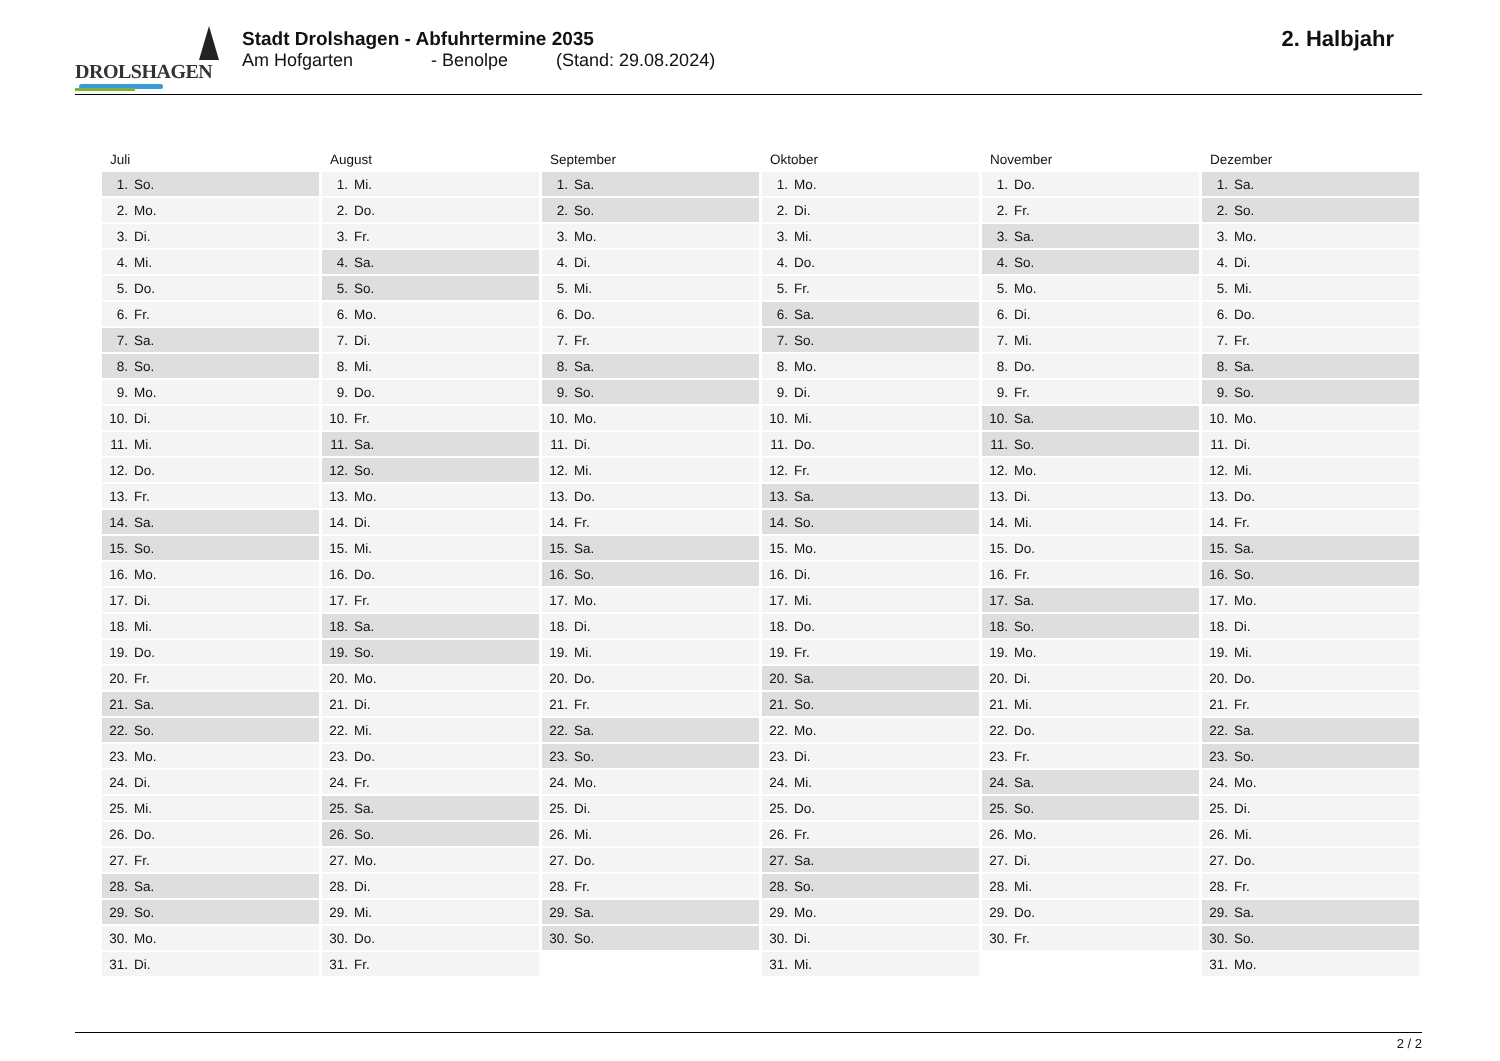DROLSHAGEN
Stadt Drolshagen - Abfuhrtermine 2035
Am Hofgarten - Benolpe (Stand: 29.08.2024)
2. Halbjahr
Juli
| 1. | So. |
| 2. | Mo. |
| 3. | Di. |
| 4. | Mi. |
| 5. | Do. |
| 6. | Fr. |
| 7. | Sa. |
| 8. | So. |
| 9. | Mo. |
| 10. | Di. |
| 11. | Mi. |
| 12. | Do. |
| 13. | Fr. |
| 14. | Sa. |
| 15. | So. |
| 16. | Mo. |
| 17. | Di. |
| 18. | Mi. |
| 19. | Do. |
| 20. | Fr. |
| 21. | Sa. |
| 22. | So. |
| 23. | Mo. |
| 24. | Di. |
| 25. | Mi. |
| 26. | Do. |
| 27. | Fr. |
| 28. | Sa. |
| 29. | So. |
| 30. | Mo. |
| 31. | Di. |
August
| 1. | Mi. |
| 2. | Do. |
| 3. | Fr. |
| 4. | Sa. |
| 5. | So. |
| 6. | Mo. |
| 7. | Di. |
| 8. | Mi. |
| 9. | Do. |
| 10. | Fr. |
| 11. | Sa. |
| 12. | So. |
| 13. | Mo. |
| 14. | Di. |
| 15. | Mi. |
| 16. | Do. |
| 17. | Fr. |
| 18. | Sa. |
| 19. | So. |
| 20. | Mo. |
| 21. | Di. |
| 22. | Mi. |
| 23. | Do. |
| 24. | Fr. |
| 25. | Sa. |
| 26. | So. |
| 27. | Mo. |
| 28. | Di. |
| 29. | Mi. |
| 30. | Do. |
| 31. | Fr. |
September
| 1. | Sa. |
| 2. | So. |
| 3. | Mo. |
| 4. | Di. |
| 5. | Mi. |
| 6. | Do. |
| 7. | Fr. |
| 8. | Sa. |
| 9. | So. |
| 10. | Mo. |
| 11. | Di. |
| 12. | Mi. |
| 13. | Do. |
| 14. | Fr. |
| 15. | Sa. |
| 16. | So. |
| 17. | Mo. |
| 18. | Di. |
| 19. | Mi. |
| 20. | Do. |
| 21. | Fr. |
| 22. | Sa. |
| 23. | So. |
| 24. | Mo. |
| 25. | Di. |
| 26. | Mi. |
| 27. | Do. |
| 28. | Fr. |
| 29. | Sa. |
| 30. | So. |
Oktober
| 1. | Mo. |
| 2. | Di. |
| 3. | Mi. |
| 4. | Do. |
| 5. | Fr. |
| 6. | Sa. |
| 7. | So. |
| 8. | Mo. |
| 9. | Di. |
| 10. | Mi. |
| 11. | Do. |
| 12. | Fr. |
| 13. | Sa. |
| 14. | So. |
| 15. | Mo. |
| 16. | Di. |
| 17. | Mi. |
| 18. | Do. |
| 19. | Fr. |
| 20. | Sa. |
| 21. | So. |
| 22. | Mo. |
| 23. | Di. |
| 24. | Mi. |
| 25. | Do. |
| 26. | Fr. |
| 27. | Sa. |
| 28. | So. |
| 29. | Mo. |
| 30. | Di. |
| 31. | Mi. |
November
| 1. | Do. |
| 2. | Fr. |
| 3. | Sa. |
| 4. | So. |
| 5. | Mo. |
| 6. | Di. |
| 7. | Mi. |
| 8. | Do. |
| 9. | Fr. |
| 10. | Sa. |
| 11. | So. |
| 12. | Mo. |
| 13. | Di. |
| 14. | Mi. |
| 15. | Do. |
| 16. | Fr. |
| 17. | Sa. |
| 18. | So. |
| 19. | Mo. |
| 20. | Di. |
| 21. | Mi. |
| 22. | Do. |
| 23. | Fr. |
| 24. | Sa. |
| 25. | So. |
| 26. | Mo. |
| 27. | Di. |
| 28. | Mi. |
| 29. | Do. |
| 30. | Fr. |
Dezember
| 1. | Sa. |
| 2. | So. |
| 3. | Mo. |
| 4. | Di. |
| 5. | Mi. |
| 6. | Do. |
| 7. | Fr. |
| 8. | Sa. |
| 9. | So. |
| 10. | Mo. |
| 11. | Di. |
| 12. | Mi. |
| 13. | Do. |
| 14. | Fr. |
| 15. | Sa. |
| 16. | So. |
| 17. | Mo. |
| 18. | Di. |
| 19. | Mi. |
| 20. | Do. |
| 21. | Fr. |
| 22. | Sa. |
| 23. | So. |
| 24. | Mo. |
| 25. | Di. |
| 26. | Mi. |
| 27. | Do. |
| 28. | Fr. |
| 29. | Sa. |
| 30. | So. |
| 31. | Mo. |
2 / 2